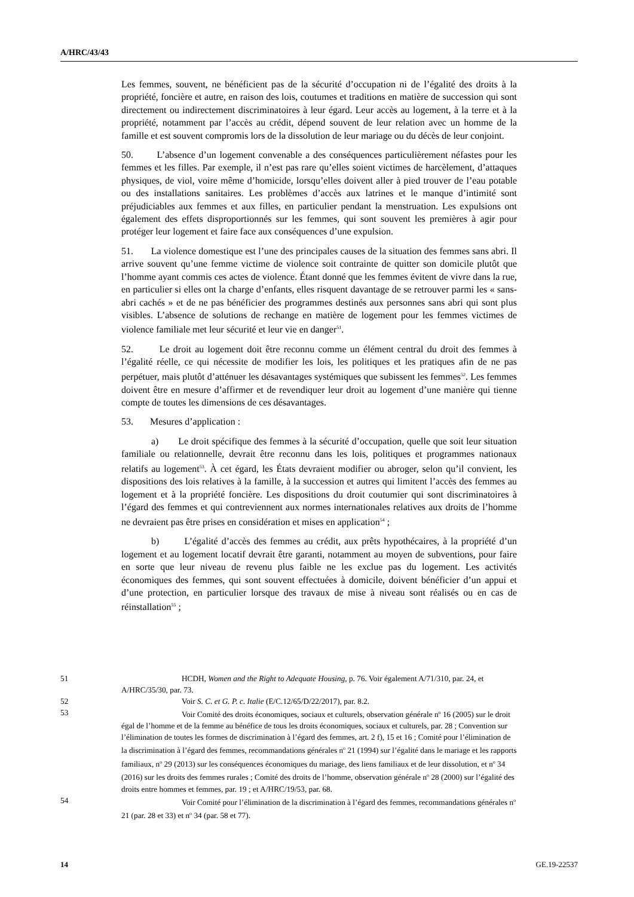A/HRC/43/43
Les femmes, souvent, ne bénéficient pas de la sécurité d’occupation ni de l’égalité des droits à la propriété, foncière et autre, en raison des lois, coutumes et traditions en matière de succession qui sont directement ou indirectement discriminatoires à leur égard. Leur accès au logement, à la terre et à la propriété, notamment par l’accès au crédit, dépend souvent de leur relation avec un homme de la famille et est souvent compromis lors de la dissolution de leur mariage ou du décès de leur conjoint.
50. L’absence d’un logement convenable a des conséquences particulièrement néfastes pour les femmes et les filles. Par exemple, il n’est pas rare qu’elles soient victimes de harcèlement, d’attaques physiques, de viol, voire même d’homicide, lorsqu’elles doivent aller à pied trouver de l’eau potable ou des installations sanitaires. Les problèmes d’accès aux latrines et le manque d’intimité sont préjudiciables aux femmes et aux filles, en particulier pendant la menstruation. Les expulsions ont également des effets disproportionnés sur les femmes, qui sont souvent les premières à agir pour protéger leur logement et faire face aux conséquences d’une expulsion.
51. La violence domestique est l’une des principales causes de la situation des femmes sans abri. Il arrive souvent qu’une femme victime de violence soit contrainte de quitter son domicile plutôt que l’homme ayant commis ces actes de violence. Étant donné que les femmes évitent de vivre dans la rue, en particulier si elles ont la charge d’enfants, elles risquent davantage de se retrouver parmi les « sans-abri cachés » et de ne pas bénéficier des programmes destinés aux personnes sans abri qui sont plus visibles. L’absence de solutions de rechange en matière de logement pour les femmes victimes de violence familiale met leur sécurité et leur vie en danger<sup>51</sup>.
52. Le droit au logement doit être reconnu comme un élément central du droit des femmes à l’égalité réelle, ce qui nécessite de modifier les lois, les politiques et les pratiques afin de ne pas perpétuer, mais plutôt d’atténuer les désavantages systémiques que subissent les femmes<sup>52</sup>. Les femmes doivent être en mesure d’affirmer et de revendiquer leur droit au logement d’une manière qui tienne compte de toutes les dimensions de ces désavantages.
53. Mesures d’application :
a) Le droit spécifique des femmes à la sécurité d’occupation, quelle que soit leur situation familiale ou relationnelle, devrait être reconnu dans les lois, politiques et programmes nationaux relatifs au logement<sup>53</sup>. À cet égard, les États devraient modifier ou abroger, selon qu’il convient, les dispositions des lois relatives à la famille, à la succession et autres qui limitent l’accès des femmes au logement et à la propriété foncière. Les dispositions du droit coutumier qui sont discriminatoires à l’égard des femmes et qui contreviennent aux normes internationales relatives aux droits de l’homme ne devraient pas être prises en considération et mises en application<sup>54</sup> ;
b) L’égalité d’accès des femmes au crédit, aux prêts hypothécaires, à la propriété d’un logement et au logement locatif devrait être garanti, notamment au moyen de subventions, pour faire en sorte que leur niveau de revenu plus faible ne les exclue pas du logement. Les activités économiques des femmes, qui sont souvent effectuées à domicile, doivent bénéficier d’un appui et d’une protection, en particulier lorsque des travaux de mise à niveau sont réalisés ou en cas de réinstallation<sup>55</sup> ;
51 HCDH, Women and the Right to Adequate Housing, p. 76. Voir également A/71/310, par. 24, et A/HRC/35/30, par. 73.
52 Voir S. C. et G. P. c. Italie (E/C.12/65/D/22/2017), par. 8.2.
53 Voir Comité des droits économiques, sociaux et culturels, observation générale n<sup>o</sup> 16 (2005) sur le droit égal de l’homme et de la femme au bénéfice de tous les droits économiques, sociaux et culturels, par. 28 ; Convention sur l’élimination de toutes les formes de discrimination à l’égard des femmes, art. 2 f), 15 et 16 ; Comité pour l’élimination de la discrimination à l’égard des femmes, recommandations générales n<sup>o</sup> 21 (1994) sur l’égalité dans le mariage et les rapports familiaux, n<sup>o</sup> 29 (2013) sur les conséquences économiques du mariage, des liens familiaux et de leur dissolution, et n<sup>o</sup> 34 (2016) sur les droits des femmes rurales ; Comité des droits de l’homme, observation générale n<sup>o</sup> 28 (2000) sur l’égalité des droits entre hommes et femmes, par. 19 ; et A/HRC/19/53, par. 68.
54 Voir Comité pour l’élimination de la discrimination à l’égard des femmes, recommandations générales n<sup>o</sup> 21 (par. 28 et 33) et n<sup>o</sup> 34 (par. 58 et 77).
14 GE.19-22537